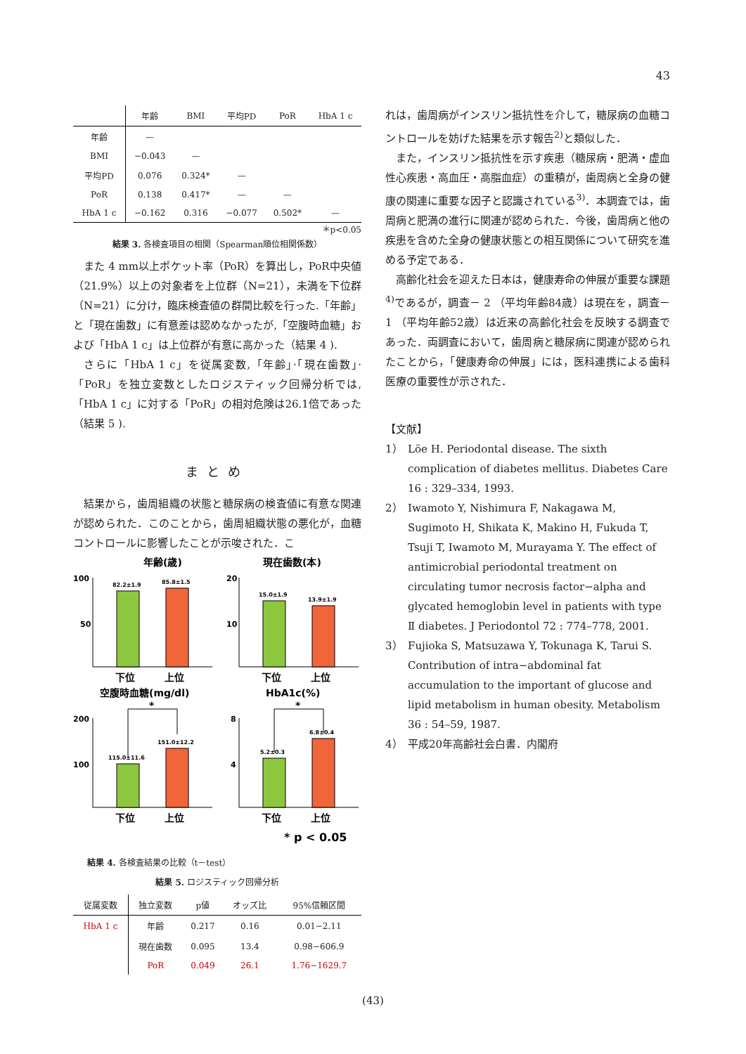43
| | 年齢 | BMI | 平均PD | PoR | HbA 1 c |
| --- | --- | --- | --- | --- | --- |
| 年齢 | — | | | | |
| BMI | −0.043 | — | | | |
| 平均PD | 0.076 | 0.324* | — | | |
| PoR | 0.138 | 0.417* | — | — | |
| HbA 1 c | −0.162 | 0.316 | −0.077 | 0.502* | — |
＊p<0.05
結果 3. 各検査項目の相関（Spearman順位相関係数）
また 4 mm以上ポケット率（PoR）を算出し，PoR中央値（21.9%）以上の対象者を上位群（N=21），未満を下位群（N=21）に分け，臨床検査値の群間比較を行った.「年齢」と「現在歯数」に有意差は認めなかったが,「空腹時血糖」および「HbA 1 c」は上位群が有意に高かった（結果 4 ).
さらに「HbA 1 c」を従属変数,「年齢」·「現在歯数」·「PoR」を独立変数としたロジスティック回帰分析では,「HbA 1 c」に対する「PoR」の相対危険は26.1倍であった（結果 5 ).
まとめ
結果から，歯周組織の状態と糖尿病の検査値に有意な関連が認められた．このことから，歯周組織状態の悪化が，血糖コントロールに影響したことが示唆された．こ
年齢(歳)
現在歯数(本)
100
50
20
10
82.2±1.9
85.8±1.5
15.0±1.9
13.9±1.9
下位
上位
下位
上位
空腹時血糖(mg/dl)
HbA1c(%)
200
100
8
4
*
115.0±11.6
151.0±12.2
*
5.2±0.3
6.8±0.4
下位
上位
下位
上位
* p < 0.05
結果 4. 各検査結果の比較（t－test）
結果 5. ロジスティック回帰分析
| 従属変数 | 独立変数 | p値 | オッズ比 | 95%信頼区間 |
| --- | --- | --- | --- | --- |
| HbA 1 c | 年齢 | 0.217 | 0.16 | 0.01−2.11 |
| | 現在歯数 | 0.095 | 13.4 | 0.98−606.9 |
| | PoR | 0.049 | 26.1 | 1.76−1629.7 |
れは，歯周病がインスリン抵抗性を介して，糖尿病の血糖コントロールを妨げた結果を示す報告<sup>2)</sup>と類似した．
また，インスリン抵抗性を示す疾患（糖尿病・肥満・虚血性心疾患・高血圧・高脂血症）の重積が，歯周病と全身の健康の関連に重要な因子と認識されている<sup>3)</sup>．本調査では，歯周病と肥満の進行に関連が認められた．今後，歯周病と他の疾患を含めた全身の健康状態との相互関係について研究を進める予定である．
高齢化社会を迎えた日本は，健康寿命の伸展が重要な課題<sup>4)</sup>であるが，調査－ 2 （平均年齢84歳）は現在を，調査－ 1 （平均年齢52歳）は近来の高齢化社会を反映する調査であった．両調査において，歯周病と糖尿病に関連が認められたことから，「健康寿命の伸展」には，医科連携による歯科医療の重要性が示された．
【文献】
1） Löe H. Periodontal disease. The sixth complication of diabetes mellitus. Diabetes Care 16 : 329–334, 1993.
2） Iwamoto Y, Nishimura F, Nakagawa M, Sugimoto H, Shikata K, Makino H, Fukuda T, Tsuji T, Iwamoto M, Murayama Y. The effect of antimicrobial periodontal treatment on circulating tumor necrosis factor−alpha and glycated hemoglobin level in patients with type Ⅱ diabetes. J Periodontol 72 : 774–778, 2001.
3） Fujioka S, Matsuzawa Y, Tokunaga K, Tarui S. Contribution of intra−abdominal fat accumulation to the important of glucose and lipid metabolism in human obesity. Metabolism 36 : 54–59, 1987.
4） 平成20年高齢社会白書．内閣府
(43)